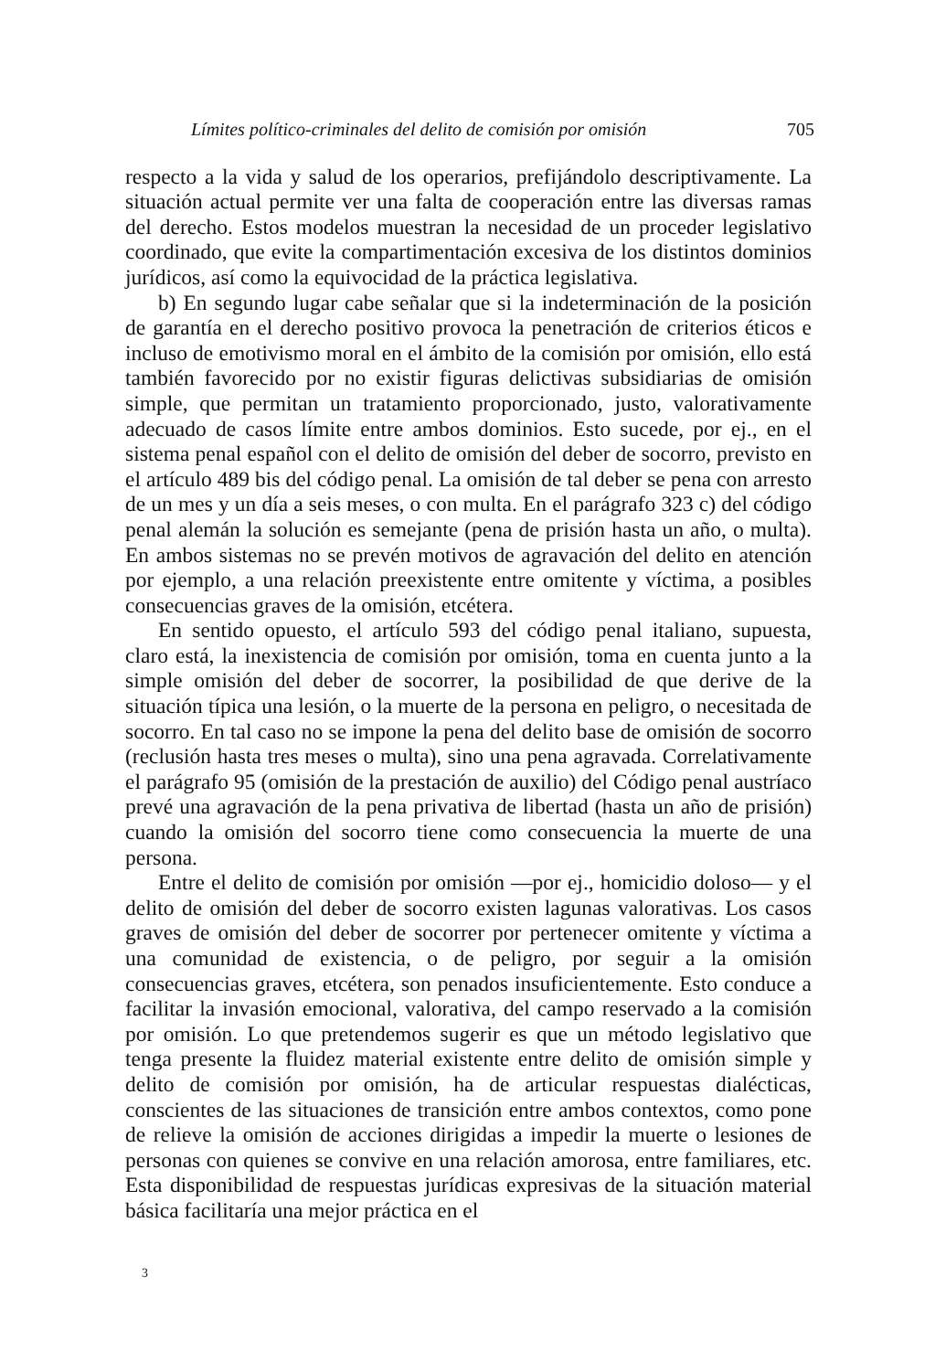Límites político-criminales del delito de comisión por omisión 705
respecto a la vida y salud de los operarios, prefijándolo descriptivamente. La situación actual permite ver una falta de cooperación entre las diversas ramas del derecho. Estos modelos muestran la necesidad de un proceder legislativo coordinado, que evite la compartimentación excesiva de los distintos dominios jurídicos, así como la equivocidad de la práctica legislativa.
b) En segundo lugar cabe señalar que si la indeterminación de la posición de garantía en el derecho positivo provoca la penetración de criterios éticos e incluso de emotivismo moral en el ámbito de la comisión por omisión, ello está también favorecido por no existir figuras delictivas subsidiarias de omisión simple, que permitan un tratamiento proporcionado, justo, valorativamente adecuado de casos límite entre ambos dominios. Esto sucede, por ej., en el sistema penal español con el delito de omisión del deber de socorro, previsto en el artículo 489 bis del código penal. La omisión de tal deber se pena con arresto de un mes y un día a seis meses, o con multa. En el parágrafo 323 c) del código penal alemán la solución es semejante (pena de prisión hasta un año, o multa). En ambos sistemas no se prevén motivos de agravación del delito en atención por ejemplo, a una relación preexistente entre omitente y víctima, a posibles consecuencias graves de la omisión, etcétera.
En sentido opuesto, el artículo 593 del código penal italiano, supuesta, claro está, la inexistencia de comisión por omisión, toma en cuenta junto a la simple omisión del deber de socorrer, la posibilidad de que derive de la situación típica una lesión, o la muerte de la persona en peligro, o necesitada de socorro. En tal caso no se impone la pena del delito base de omisión de socorro (reclusión hasta tres meses o multa), sino una pena agravada. Correlativamente el parágrafo 95 (omisión de la prestación de auxilio) del Código penal austríaco prevé una agravación de la pena privativa de libertad (hasta un año de prisión) cuando la omisión del socorro tiene como consecuencia la muerte de una persona.
Entre el delito de comisión por omisión —por ej., homicidio doloso— y el delito de omisión del deber de socorro existen lagunas valorativas. Los casos graves de omisión del deber de socorrer por pertenecer omitente y víctima a una comunidad de existencia, o de peligro, por seguir a la omisión consecuencias graves, etcétera, son penados insuficientemente. Esto conduce a facilitar la invasión emocional, valorativa, del campo reservado a la comisión por omisión. Lo que pretendemos sugerir es que un método legislativo que tenga presente la fluidez material existente entre delito de omisión simple y delito de comisión por omisión, ha de articular respuestas dialécticas, conscientes de las situaciones de transición entre ambos contextos, como pone de relieve la omisión de acciones dirigidas a impedir la muerte o lesiones de personas con quienes se convive en una relación amorosa, entre familiares, etc. Esta disponibilidad de respuestas jurídicas expresivas de la situación material básica facilitaría una mejor práctica en el
3